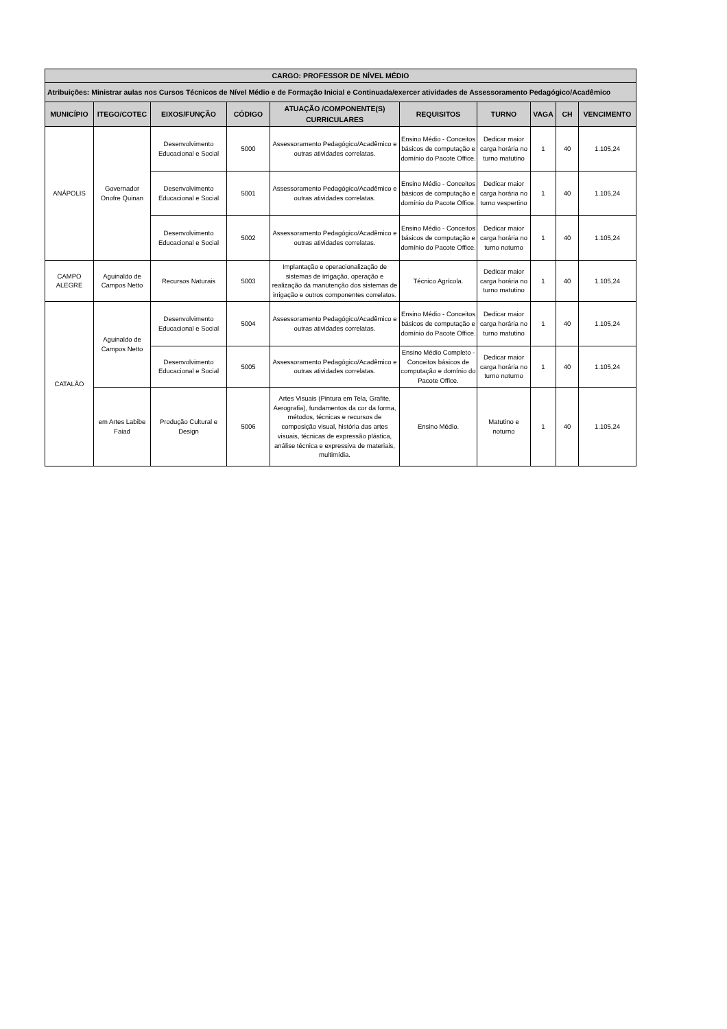| CARGO: PROFESSOR DE NÍVEL MÉDIO | | | | | | | | | |
| --- | --- | --- | --- | --- | --- | --- | --- | --- | --- |
| Atribuições: Ministrar aulas nos Cursos Técnicos de Nível Médio e de Formação Inicial e Continuada/exercer atividades de Assessoramento Pedagógico/Acadêmico | | | | | | | | | |
| MUNICÍPIO | ITEGO/COTEC | EIXOS/FUNÇÃO | CÓDIGO | ATUAÇÃO /COMPONENTE(S) CURRICULARES | REQUISITOS | TURNO | VAGA | CH | VENCIMENTO |
| ANÁPOLIS | Governador Onofre Quinan | Desenvolvimento Educacional e Social | 5000 | Assessoramento Pedagógico/Acadêmico e outras atividades correlatas. | Ensino Médio - Conceitos básicos de computação e domínio do Pacote Office. | Dedicar maior carga horária no turno matutino | 1 | 40 | 1.105,24 |
| | | Desenvolvimento Educacional e Social | 5001 | Assessoramento Pedagógico/Acadêmico e outras atividades correlatas. | Ensino Médio - Conceitos básicos de computação e domínio do Pacote Office. | Dedicar maior carga horária no turno vespertino | 1 | 40 | 1.105,24 |
| | | Desenvolvimento Educacional e Social | 5002 | Assessoramento Pedagógico/Acadêmico e outras atividades correlatas. | Ensino Médio - Conceitos básicos de computação e domínio do Pacote Office. | Dedicar maior carga horária no turno noturno | 1 | 40 | 1.105,24 |
| CAMPO ALEGRE | Aguinaldo de Campos Netto | Recursos Naturais | 5003 | Implantação e operacionalização de sistemas de irrigação, operação e realização da manutenção dos sistemas de irrigação e outros componentes correlatos. | Técnico Agrícola. | Dedicar maior carga horária no turno matutino | 1 | 40 | 1.105,24 |
| CATALÃO | Aguinaldo de Campos Netto | Desenvolvimento Educacional e Social | 5004 | Assessoramento Pedagógico/Acadêmico e outras atividades correlatas. | Ensino Médio - Conceitos básicos de computação e domínio do Pacote Office. | Dedicar maior carga horária no turno matutino | 1 | 40 | 1.105,24 |
| | | Desenvolvimento Educacional e Social | 5005 | Assessoramento Pedagógico/Acadêmico e outras atividades correlatas. | Ensino Médio Completo - Conceitos básicos de computação e domínio do Pacote Office. | Dedicar maior carga horária no turno noturno | 1 | 40 | 1.105,24 |
| | em Artes Labibe Faiad | Produção Cultural e Design | 5006 | Artes Visuais (Pintura em Tela, Grafite, Aerografia), fundamentos da cor da forma, métodos, técnicas e recursos de composição visual, história das artes visuais, técnicas de expressão plástica, análise técnica e expressiva de materiais, multimídia. | Ensino Médio. | Matutino e noturno | 1 | 40 | 1.105,24 |